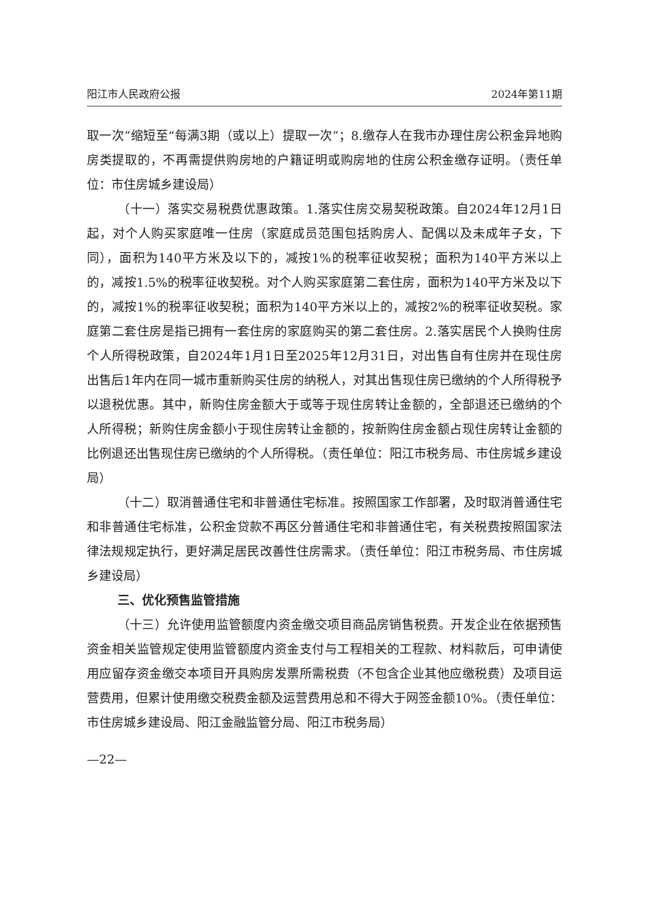阳江市人民政府公报 2024年第11期
取一次”缩短至“每满3期（或以上）提取一次”；8.缴存人在我市办理住房公积金异地购房类提取的，不再需提供购房地的户籍证明或购房地的住房公积金缴存证明。（责任单位：市住房城乡建设局）
（十一）落实交易税费优惠政策。1.落实住房交易契税政策。自2024年12月1日起，对个人购买家庭唯一住房（家庭成员范围包括购房人、配偶以及未成年子女，下同），面积为140平方米及以下的，减按1%的税率征收契税；面积为140平方米以上的，减按1.5%的税率征收契税。对个人购买家庭第二套住房，面积为140平方米及以下的，减按1%的税率征收契税；面积为140平方米以上的，减按2%的税率征收契税。家庭第二套住房是指已拥有一套住房的家庭购买的第二套住房。2.落实居民个人换购住房个人所得税政策，自2024年1月1日至2025年12月31日，对出售自有住房并在现住房出售后1年内在同一城市重新购买住房的纳税人，对其出售现住房已缴纳的个人所得税予以退税优惠。其中，新购住房金额大于或等于现住房转让金额的，全部退还已缴纳的个人所得税；新购住房金额小于现住房转让金额的，按新购住房金额占现住房转让金额的比例退还出售现住房已缴纳的个人所得税。（责任单位：阳江市税务局、市住房城乡建设局）
（十二）取消普通住宅和非普通住宅标准。按照国家工作部署，及时取消普通住宅和非普通住宅标准，公积金贷款不再区分普通住宅和非普通住宅，有关税费按照国家法律法规规定执行，更好满足居民改善性住房需求。（责任单位：阳江市税务局、市住房城乡建设局）
三、优化预售监管措施
（十三）允许使用监管额度内资金缴交项目商品房销售税费。开发企业在依据预售资金相关监管规定使用监管额度内资金支付与工程相关的工程款、材料款后，可申请使用应留存资金缴交本项目开具购房发票所需税费（不包含企业其他应缴税费）及项目运营费用，但累计使用缴交税费金额及运营费用总和不得大于网签金额10%。（责任单位：市住房城乡建设局、阳江金融监管分局、阳江市税务局）
—22—